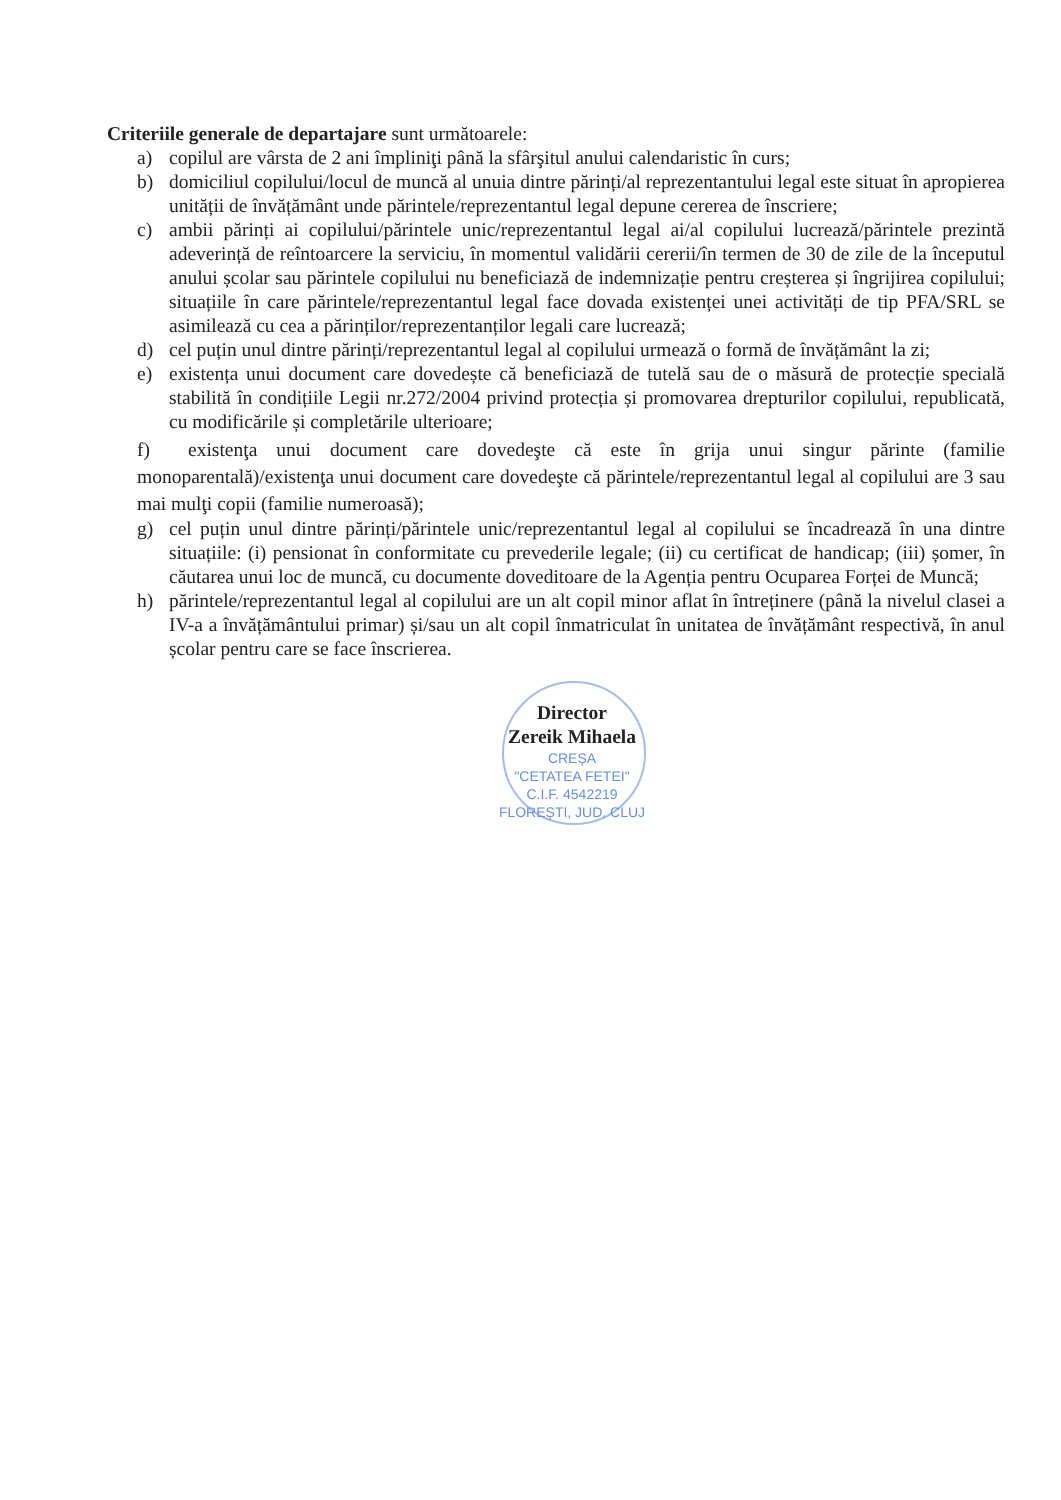Criteriile generale de departajare sunt următoarele:
a) copilul are vârsta de 2 ani împliniţi până la sfârşitul anului calendaristic în curs;
b) domiciliul copilului/locul de muncă al unuia dintre părinți/al reprezentantului legal este situat în apropierea unității de învățământ unde părintele/reprezentantul legal depune cererea de înscriere;
c) ambii părinți ai copilului/părintele unic/reprezentantul legal ai/al copilului lucrează/părintele prezintă adeverință de reîntoarcere la serviciu, în momentul validării cererii/în termen de 30 de zile de la începutul anului școlar sau părintele copilului nu beneficiază de indemnizație pentru creșterea și îngrijirea copilului; situațiile în care părintele/reprezentantul legal face dovada existenței unei activități de tip PFA/SRL se asimilează cu cea a părinților/reprezentanților legali care lucrează;
d) cel puțin unul dintre părinți/reprezentantul legal al copilului urmează o formă de învățământ la zi;
e) existența unui document care dovedește că beneficiază de tutelă sau de o măsură de protecție specială stabilită în condițiile Legii nr.272/2004 privind protecția și promovarea drepturilor copilului, republicată, cu modificările și completările ulterioare;
f) existenţa unui document care dovedeşte că este în grija unui singur părinte (familie monoparentală)/existenţa unui document care dovedeşte că părintele/reprezentantul legal al copilului are 3 sau mai mulţi copii (familie numeroasă);
g) cel puțin unul dintre părinți/părintele unic/reprezentantul legal al copilului se încadrează în una dintre situațiile: (i) pensionat în conformitate cu prevederile legale; (ii) cu certificat de handicap; (iii) șomer, în căutarea unui loc de muncă, cu documente doveditoare de la Agenția pentru Ocuparea Forței de Muncă;
h) părintele/reprezentantul legal al copilului are un alt copil minor aflat în întreținere (până la nivelul clasei a IV-a a învățământului primar) și/sau un alt copil înmatriculat în unitatea de învățământ respectivă, în anul școlar pentru care se face înscrierea.
Director
Zereik Mihaela
CREȘA
"CETATEA FETEI"
C.I.F. 4542219
FLOREȘTI, JUD. CLUJ